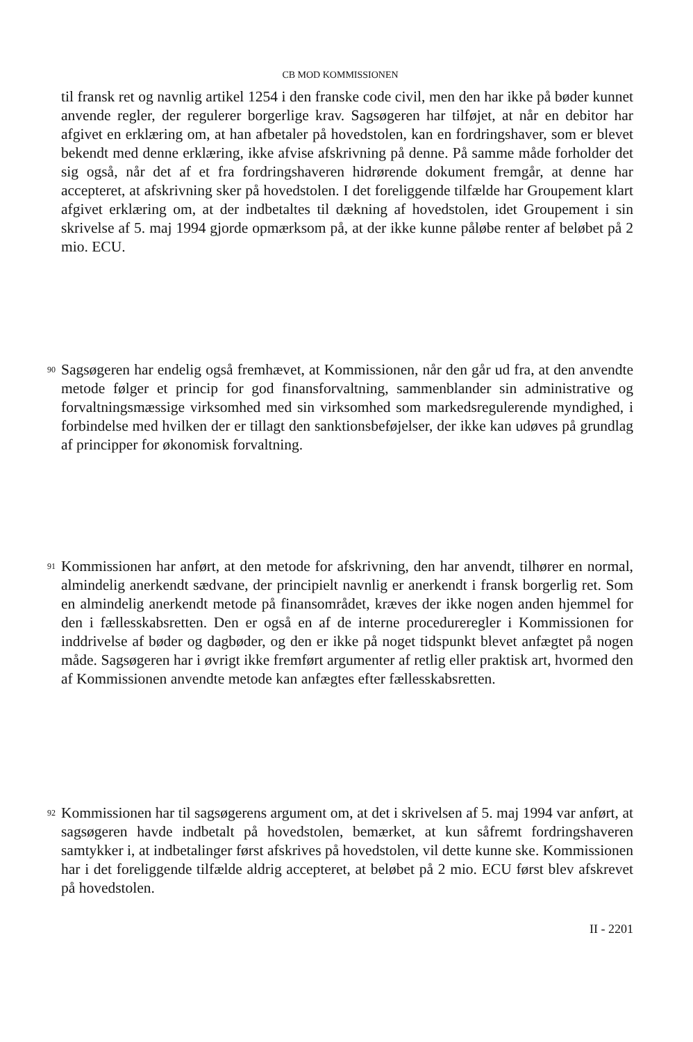CB MOD KOMMISSIONEN
til fransk ret og navnlig artikel 1254 i den franske code civil, men den har ikke på bøder kunnet anvende regler, der regulerer borgerlige krav. Sagsøgeren har tilføjet, at når en debitor har afgivet en erklæring om, at han afbetaler på hovedstolen, kan en fordringshaver, som er blevet bekendt med denne erklæring, ikke afvise afskrivning på denne. På samme måde forholder det sig også, når det af et fra fordringshaveren hidrørende dokument fremgår, at denne har accepteret, at afskrivning sker på hovedstolen. I det foreliggende tilfælde har Groupement klart afgivet erklæring om, at der indbetaltes til dækning af hovedstolen, idet Groupement i sin skrivelse af 5. maj 1994 gjorde opmærksom på, at der ikke kunne påløbe renter af beløbet på 2 mio. ECU.
90
Sagsøgeren har endelig også fremhævet, at Kommissionen, når den går ud fra, at den anvendte metode følger et princip for god finansforvaltning, sammenblander sin administrative og forvaltningsmæssige virksomhed med sin virksomhed som markedsregulerende myndighed, i forbindelse med hvilken der er tillagt den sanktionsbeføjelser, der ikke kan udøves på grundlag af principper for økonomisk forvaltning.
91
Kommissionen har anført, at den metode for afskrivning, den har anvendt, tilhører en normal, almindelig anerkendt sædvane, der principielt navnlig er anerkendt i fransk borgerlig ret. Som en almindelig anerkendt metode på finansområdet, kræves der ikke nogen anden hjemmel for den i fællesskabsretten. Den er også en af de interne procedureregler i Kommissionen for inddrivelse af bøder og dagbøder, og den er ikke på noget tidspunkt blevet anfægtet på nogen måde. Sagsøgeren har i øvrigt ikke fremført argumenter af retlig eller praktisk art, hvormed den af Kommissionen anvendte metode kan anfægtes efter fællesskabsretten.
92
Kommissionen har til sagsøgerens argument om, at det i skrivelsen af 5. maj 1994 var anført, at sagsøgeren havde indbetalt på hovedstolen, bemærket, at kun såfremt fordringshaveren samtykker i, at indbetalinger først afskrives på hovedstolen, vil dette kunne ske. Kommissionen har i det foreliggende tilfælde aldrig accepteret, at beløbet på 2 mio. ECU først blev afskrevet på hovedstolen.
II - 2201